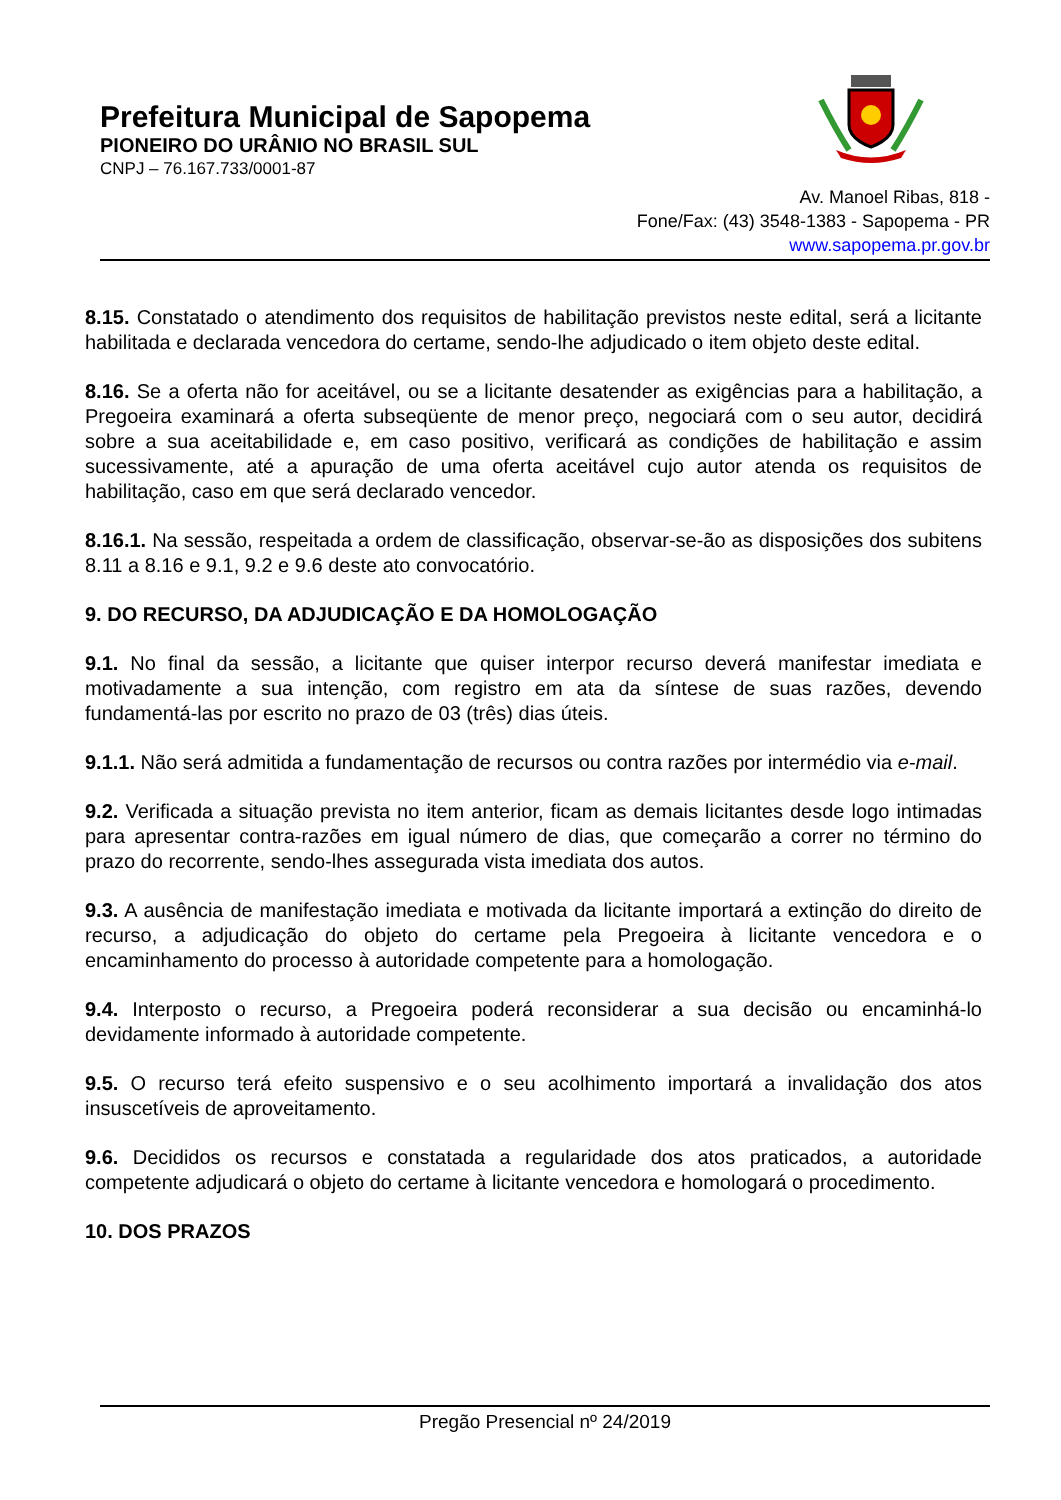Prefeitura Municipal de Sapopema
PIONEIRO DO URÂNIO NO BRASIL SUL
CNPJ – 76.167.733/0001-87
Av. Manoel Ribas, 818 -
Fone/Fax: (43) 3548-1383 - Sapopema - PR
www.sapopema.pr.gov.br
8.15. Constatado o atendimento dos requisitos de habilitação previstos neste edital, será a licitante habilitada e declarada vencedora do certame, sendo-lhe adjudicado o item objeto deste edital.
8.16. Se a oferta não for aceitável, ou se a licitante desatender as exigências para a habilitação, a Pregoeira examinará a oferta subseqüente de menor preço, negociará com o seu autor, decidirá sobre a sua aceitabilidade e, em caso positivo, verificará as condições de habilitação e assim sucessivamente, até a apuração de uma oferta aceitável cujo autor atenda os requisitos de habilitação, caso em que será declarado vencedor.
8.16.1. Na sessão, respeitada a ordem de classificação, observar-se-ão as disposições dos subitens 8.11 a 8.16 e 9.1, 9.2 e 9.6 deste ato convocatório.
9. DO RECURSO, DA ADJUDICAÇÃO E DA HOMOLOGAÇÃO
9.1. No final da sessão, a licitante que quiser interpor recurso deverá manifestar imediata e motivadamente a sua intenção, com registro em ata da síntese de suas razões, devendo fundamentá-las por escrito no prazo de 03 (três) dias úteis.
9.1.1. Não será admitida a fundamentação de recursos ou contra razões por intermédio via e-mail.
9.2. Verificada a situação prevista no item anterior, ficam as demais licitantes desde logo intimadas para apresentar contra-razões em igual número de dias, que começarão a correr no término do prazo do recorrente, sendo-lhes assegurada vista imediata dos autos.
9.3. A ausência de manifestação imediata e motivada da licitante importará a extinção do direito de recurso, a adjudicação do objeto do certame pela Pregoeira à licitante vencedora e o encaminhamento do processo à autoridade competente para a homologação.
9.4. Interposto o recurso, a Pregoeira poderá reconsiderar a sua decisão ou encaminhá-lo devidamente informado à autoridade competente.
9.5. O recurso terá efeito suspensivo e o seu acolhimento importará a invalidação dos atos insuscetíveis de aproveitamento.
9.6. Decididos os recursos e constatada a regularidade dos atos praticados, a autoridade competente adjudicará o objeto do certame à licitante vencedora e homologará o procedimento.
10. DOS PRAZOS
Pregão Presencial nº 24/2019